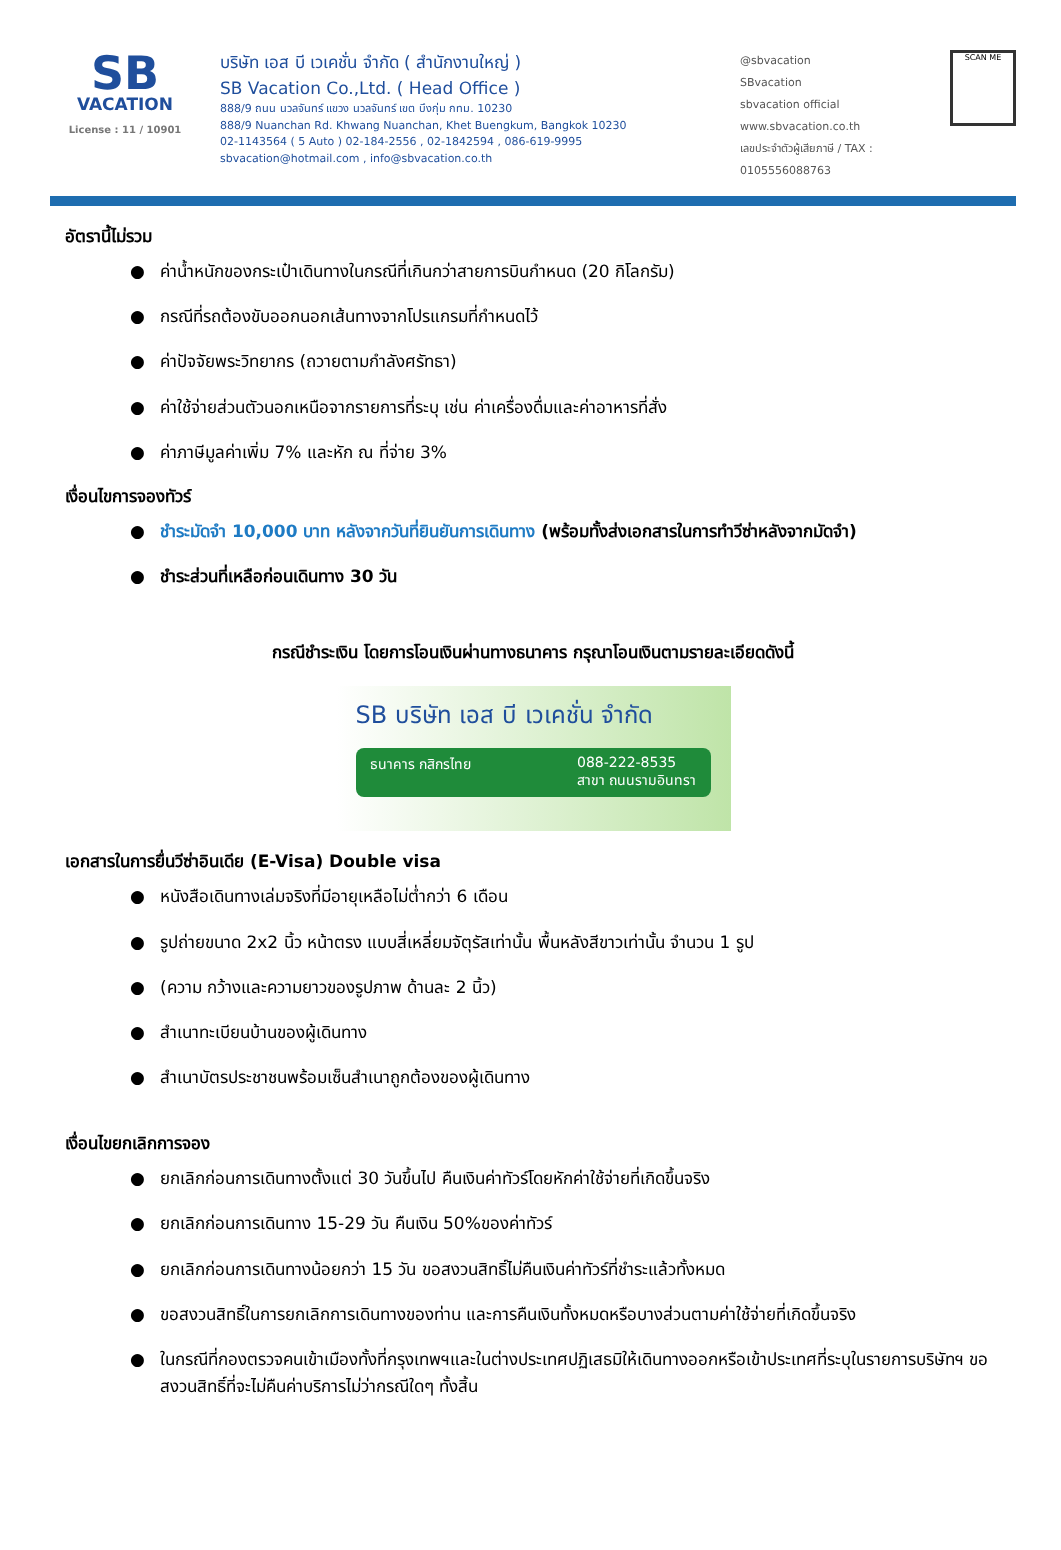SB
VACATION
License : 11 / 10901
บริษัท เอส บี เวเคชั่น จำกัด ( สำนักงานใหญ่ )
SB Vacation Co.,Ltd. ( Head Office )
888/9 ถนน นวลจันทร์ แขวง นวลจันทร์ เขต บึงกุ่ม กทม. 10230
888/9 Nuanchan Rd. Khwang Nuanchan, Khet Buengkum, Bangkok 10230
02-1143564 ( 5 Auto ) 02-184-2556 , 02-1842594 , 086-619-9995
sbvacation@hotmail.com , info@sbvacation.co.th
@sbvacation
SBvacation
sbvacation official
www.sbvacation.co.th
เลขประจำตัวผู้เสียภาษี / TAX : 0105556088763
SCAN ME
อัตรานี้ไม่รวม
● ค่าน้ำหนักของกระเป๋าเดินทางในกรณีที่เกินกว่าสายการบินกำหนด (20 กิโลกรัม)
● กรณีที่รถต้องขับออกนอกเส้นทางจากโปรแกรมที่กำหนดไว้
● ค่าปัจจัยพระวิทยากร (ถวายตามกำลังศรัทธา)
● ค่าใช้จ่ายส่วนตัวนอกเหนือจากรายการที่ระบุ เช่น ค่าเครื่องดื่มและค่าอาหารที่สั่ง
● ค่าภาษีมูลค่าเพิ่ม 7% และหัก ณ ที่จ่าย 3%
เงื่อนไขการจองทัวร์
● ชำระมัดจำ 10,000 บาท หลังจากวันที่ยินยันการเดินทาง (พร้อมทั้งส่งเอกสารในการทำวีซ่าหลังจากมัดจำ)
● ชำระส่วนที่เหลือก่อนเดินทาง 30 วัน
กรณีชำระเงิน โดยการโอนเงินผ่านทางธนาคาร กรุณาโอนเงินตามรายละเอียดดังนี้
SB บริษัท เอส บี เวเคชั่น จำกัด
ธนาคาร กสิกรไทย 088-222-8535
สาขา ถนนรามอินทรา
เอกสารในการยื่นวีซ่าอินเดีย (E-Visa) Double visa
● หนังสือเดินทางเล่มจริงที่มีอายุเหลือไม่ต่ำกว่า 6 เดือน
● รูปถ่ายขนาด 2x2 นิ้ว หน้าตรง แบบสี่เหลี่ยมจัตุรัสเท่านั้น พื้นหลังสีขาวเท่านั้น จำนวน 1 รูป
● (ความ กว้างและความยาวของรูปภาพ ด้านละ 2 นิ้ว)
● สำเนาทะเบียนบ้านของผู้เดินทาง
● สำเนาบัตรประชาชนพร้อมเซ็นสำเนาถูกต้องของผู้เดินทาง
เงื่อนไขยกเลิกการจอง
● ยกเลิกก่อนการเดินทางตั้งแต่ 30 วันขึ้นไป คืนเงินค่าทัวร์โดยหักค่าใช้จ่ายที่เกิดขึ้นจริง
● ยกเลิกก่อนการเดินทาง 15-29 วัน คืนเงิน 50%ของค่าทัวร์
● ยกเลิกก่อนการเดินทางน้อยกว่า 15 วัน ขอสงวนสิทธิ์ไม่คืนเงินค่าทัวร์ที่ชำระแล้วทั้งหมด
● ขอสงวนสิทธิ์ในการยกเลิกการเดินทางของท่าน และการคืนเงินทั้งหมดหรือบางส่วนตามค่าใช้จ่ายที่เกิดขึ้นจริง
● ในกรณีที่กองตรวจคนเข้าเมืองทั้งที่กรุงเทพฯและในต่างประเทศปฏิเสธมิให้เดินทางออกหรือเข้าประเทศที่ระบุในรายการบริษัทฯ ขอสงวนสิทธิ์ที่จะไม่คืนค่าบริการไม่ว่ากรณีใดๆ ทั้งสิ้น